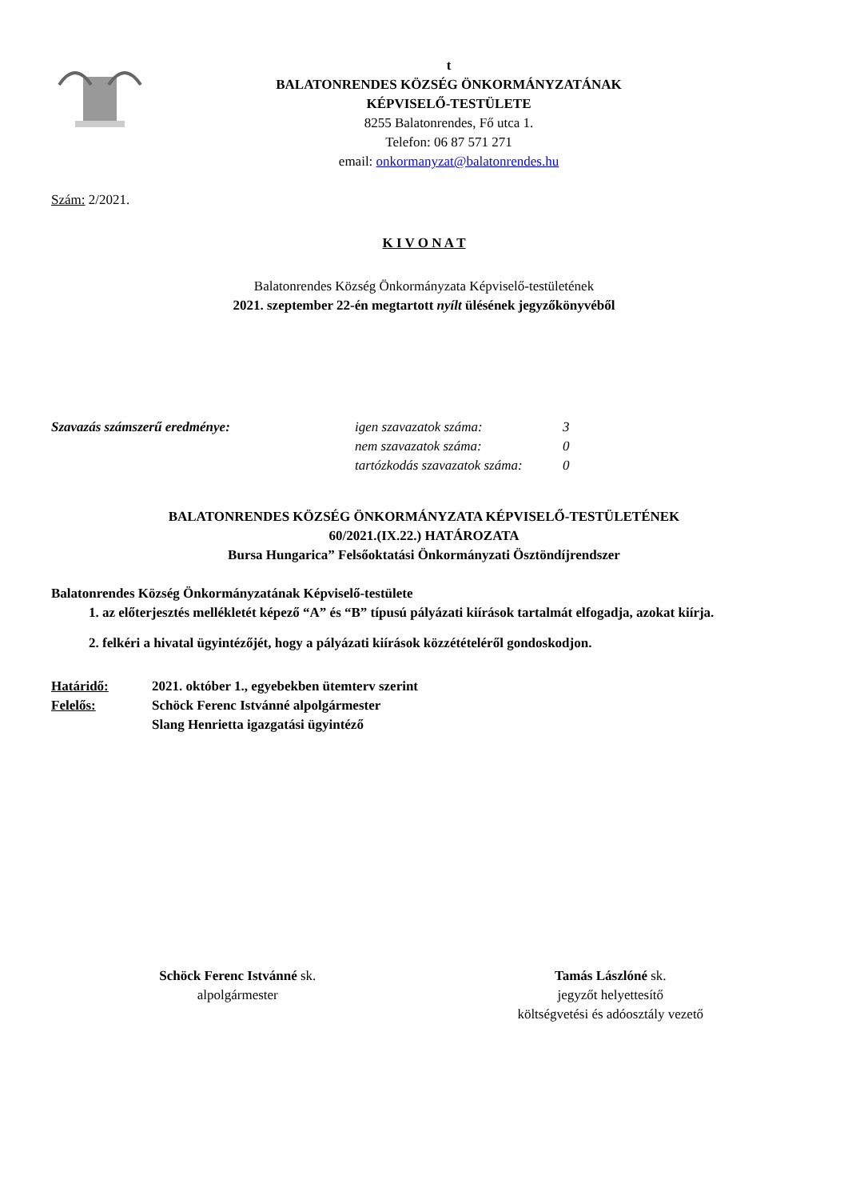t
BALATONRENDES KÖZSÉG ÖNKORMÁNYZATÁNAK
KÉPVISELŐ-TESTÜLETE
8255 Balatonrendes, Fő utca 1.
Telefon: 06 87 571 271
email: onkormanyzat@balatonrendes.hu
Szám: 2/2021.
K I V O N A T
Balatonrendes Község Önkormányzata Képviselő-testületének
2021. szeptember 22-én megtartott nyílt ülésének jegyzőkönyvéből
Szavazás számszerű eredménye: igen szavazatok száma:
nem szavazatok száma:
tartózkodás szavazatok száma:
3
0
0
BALATONRENDES KÖZSÉG ÖNKORMÁNYZATA KÉPVISELŐ-TESTÜLETÉNEK
60/2021.(IX.22.) HATÁROZATA
Bursa Hungarica” Felsőoktatási Önkormányzati Ösztöndíjrendszer
Balatonrendes Község Önkormányzatának Képviselő-testülete
1. az előterjesztés mellékletét képező “A” és “B” típusú pályázati kiírások tartalmát elfogadja, azokat kiírja.
2. felkéri a hivatal ügyintézőjét, hogy a pályázati kiírások közzétételéről gondoskodjon.
Határidő:
Felelős:
2021. október 1., egyebekben ütemterv szerint
Schöck Ferenc Istvánné alpolgármester
Slang Henrietta igazgatási ügyintéző
Schöck Ferenc Istvánné sk.
alpolgármester
Tamás Lászlóné sk.
jegyzőt helyettesítő
költségvetési és adóosztály vezető